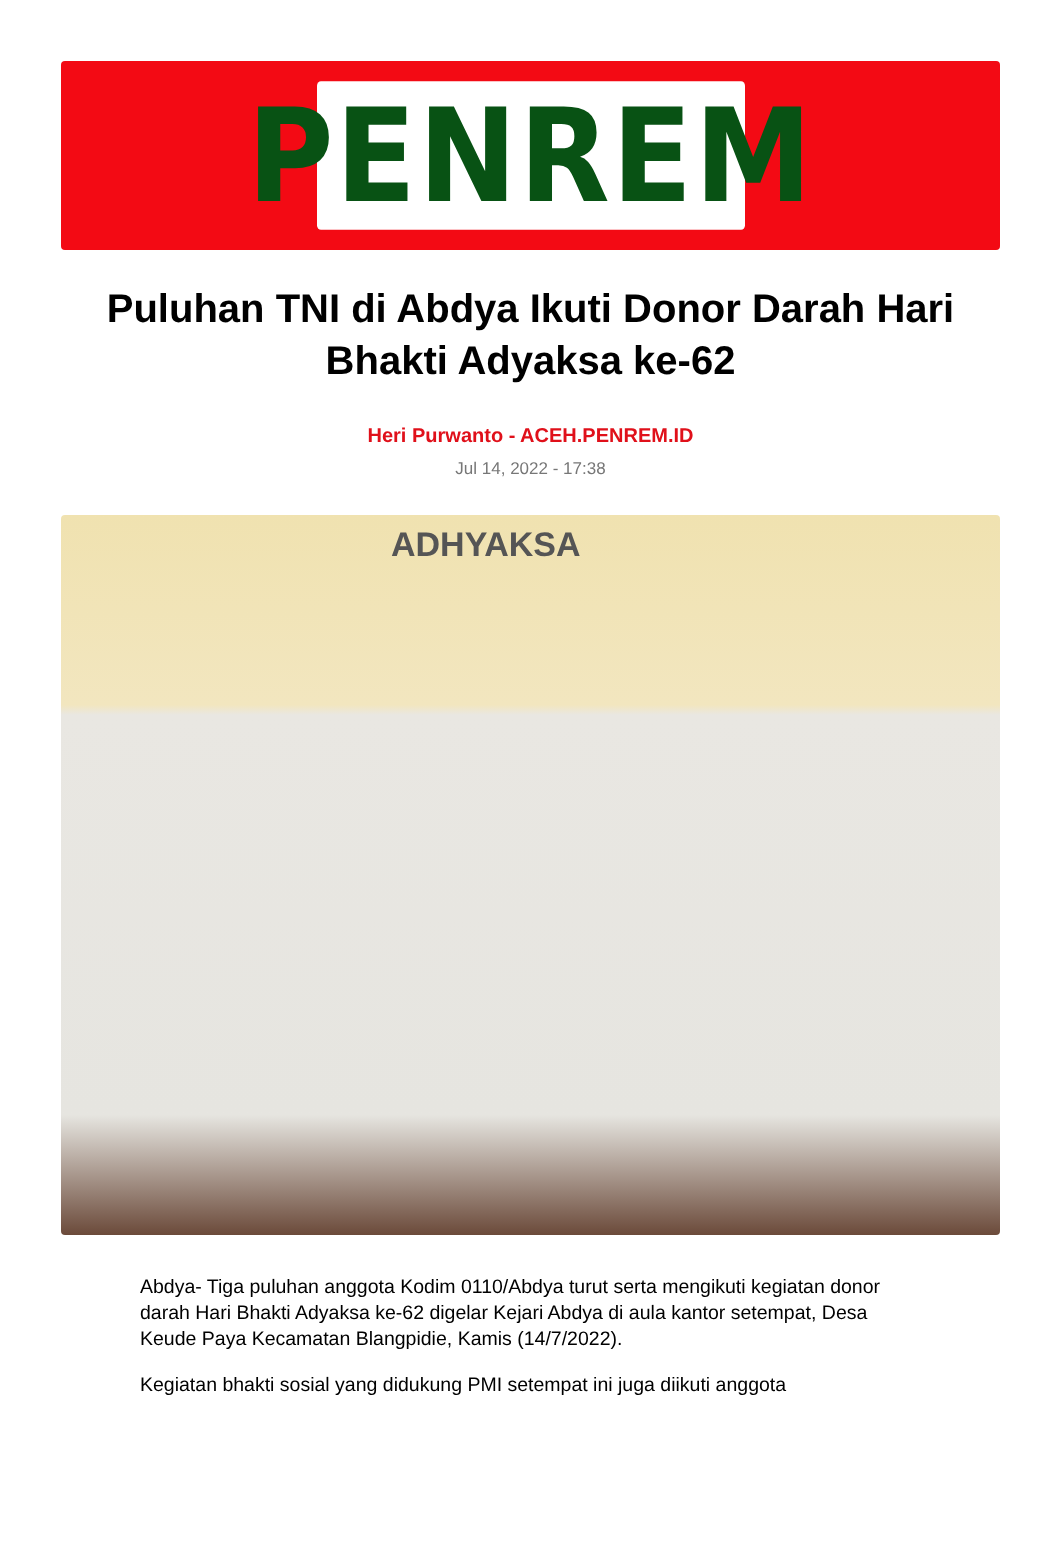PENREM
Puluhan TNI di Abdya Ikuti Donor Darah Hari Bhakti Adyaksa ke-62
Heri Purwanto - ACEH.PENREM.ID
Jul 14, 2022 - 17:38
ADHYAKSA
Abdya- Tiga puluhan anggota Kodim 0110/Abdya turut serta mengikuti kegiatan donor darah Hari Bhakti Adyaksa ke-62 digelar Kejari Abdya di aula kantor setempat, Desa Keude Paya Kecamatan Blangpidie, Kamis (14/7/2022).
Kegiatan bhakti sosial yang didukung PMI setempat ini juga diikuti anggota